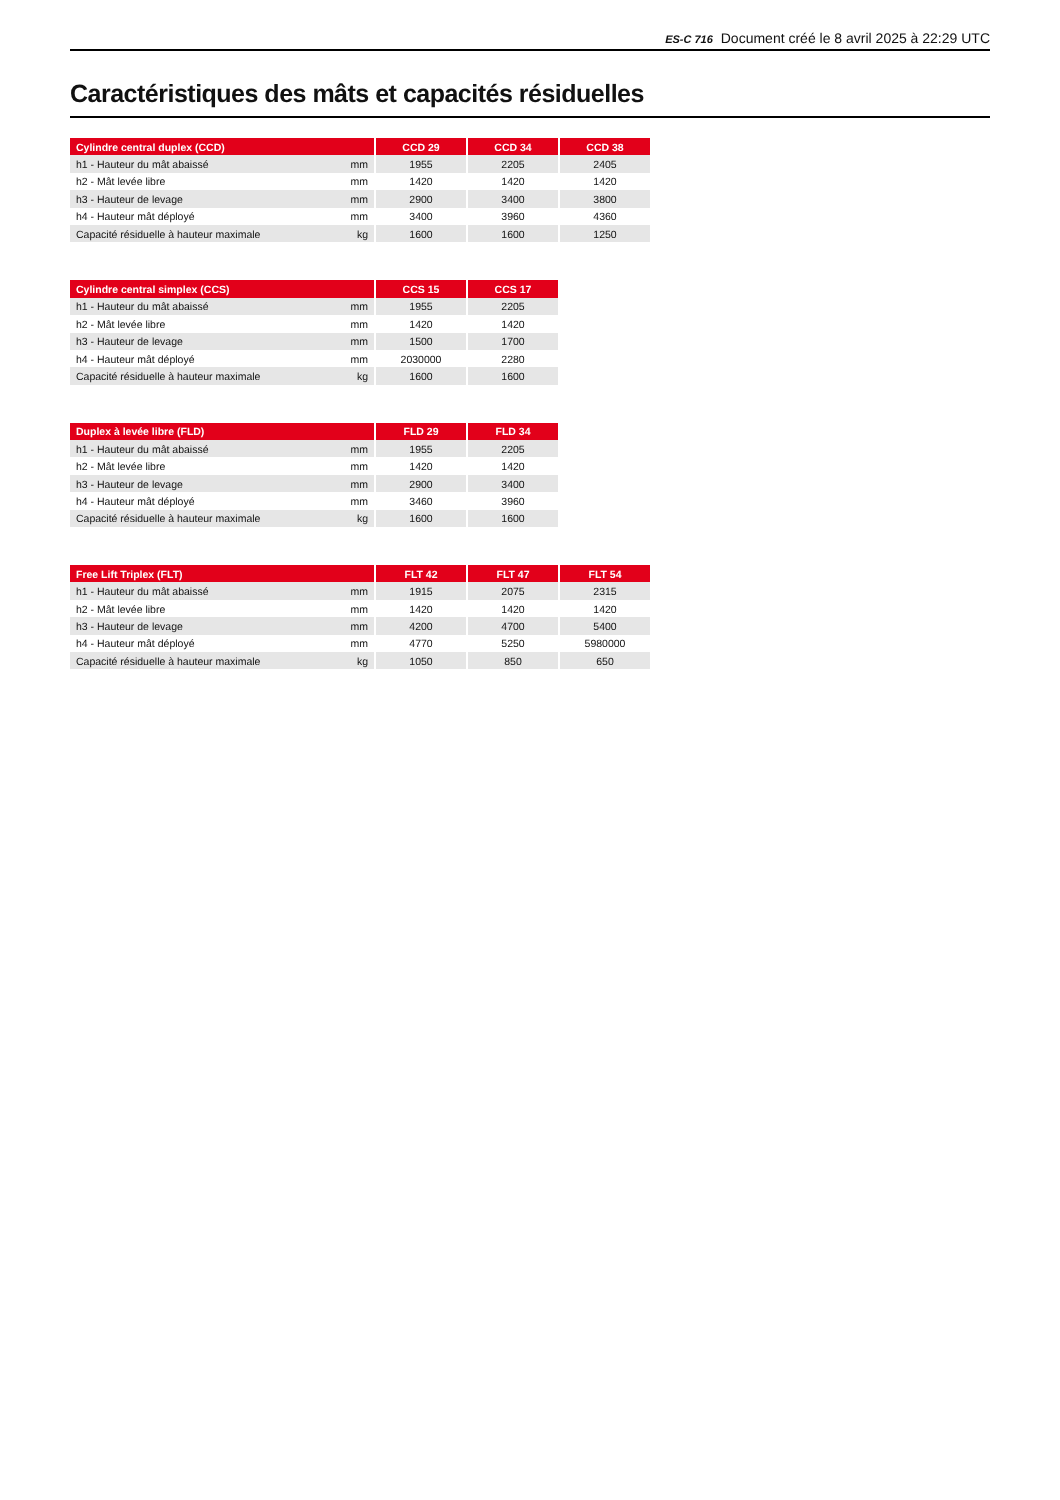ES-C 716 Document créé le 8 avril 2025 à 22:29 UTC
Caractéristiques des mâts et capacités résiduelles
| Cylindre central duplex (CCD) | | | CCD 29 | | CCD 34 | | CCD 38 |
| h1 - Hauteur du mât abaissé | mm | | 1955 | | 2205 | | 2405 |
| h2 - Mât levée libre | mm | | 1420 | | 1420 | | 1420 |
| h3 - Hauteur de levage | mm | | 2900 | | 3400 | | 3800 |
| h4 - Hauteur mât déployé | mm | | 3400 | | 3960 | | 4360 |
| Capacité résiduelle à hauteur maximale | kg | | 1600 | | 1600 | | 1250 |
| Cylindre central simplex (CCS) | | | CCS 15 | | CCS 17 |
| h1 - Hauteur du mât abaissé | mm | | 1955 | | 2205 |
| h2 - Mât levée libre | mm | | 1420 | | 1420 |
| h3 - Hauteur de levage | mm | | 1500 | | 1700 |
| h4 - Hauteur mât déployé | mm | | 2030000 | | 2280 |
| Capacité résiduelle à hauteur maximale | kg | | 1600 | | 1600 |
| Duplex à levée libre (FLD) | | | FLD 29 | | FLD 34 |
| h1 - Hauteur du mât abaissé | mm | | 1955 | | 2205 |
| h2 - Mât levée libre | mm | | 1420 | | 1420 |
| h3 - Hauteur de levage | mm | | 2900 | | 3400 |
| h4 - Hauteur mât déployé | mm | | 3460 | | 3960 |
| Capacité résiduelle à hauteur maximale | kg | | 1600 | | 1600 |
| Free Lift Triplex (FLT) | | | FLT 42 | | FLT 47 | | FLT 54 |
| h1 - Hauteur du mât abaissé | mm | | 1915 | | 2075 | | 2315 |
| h2 - Mât levée libre | mm | | 1420 | | 1420 | | 1420 |
| h3 - Hauteur de levage | mm | | 4200 | | 4700 | | 5400 |
| h4 - Hauteur mât déployé | mm | | 4770 | | 5250 | | 5980000 |
| Capacité résiduelle à hauteur maximale | kg | | 1050 | | 850 | | 650 |